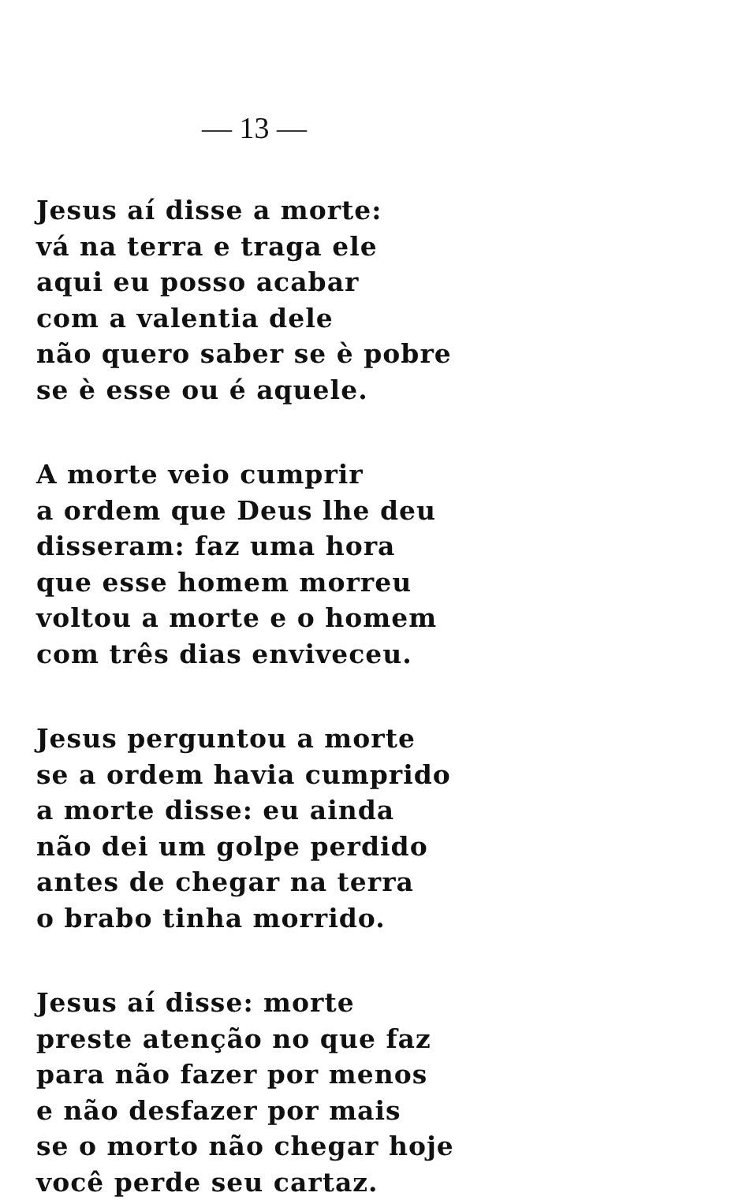— 13 —
Jesus aí disse a morte:
vá na terra e traga ele
aqui eu posso acabar
com a valentia dele
não quero saber se è pobre
se è esse ou é aquele.
A morte veio cumprir
a ordem que Deus lhe deu
disseram: faz uma hora
que esse homem morreu
voltou a morte e o homem
com três dias enviveceu.
Jesus perguntou a morte
se a ordem havia cumprido
a morte disse: eu ainda
não dei um golpe perdido
antes de chegar na terra
o brabo tinha morrido.
Jesus aí disse: morte
preste atenção no que faz
para não fazer por menos
e não desfazer por mais
se o morto não chegar hoje
você perde seu cartaz.